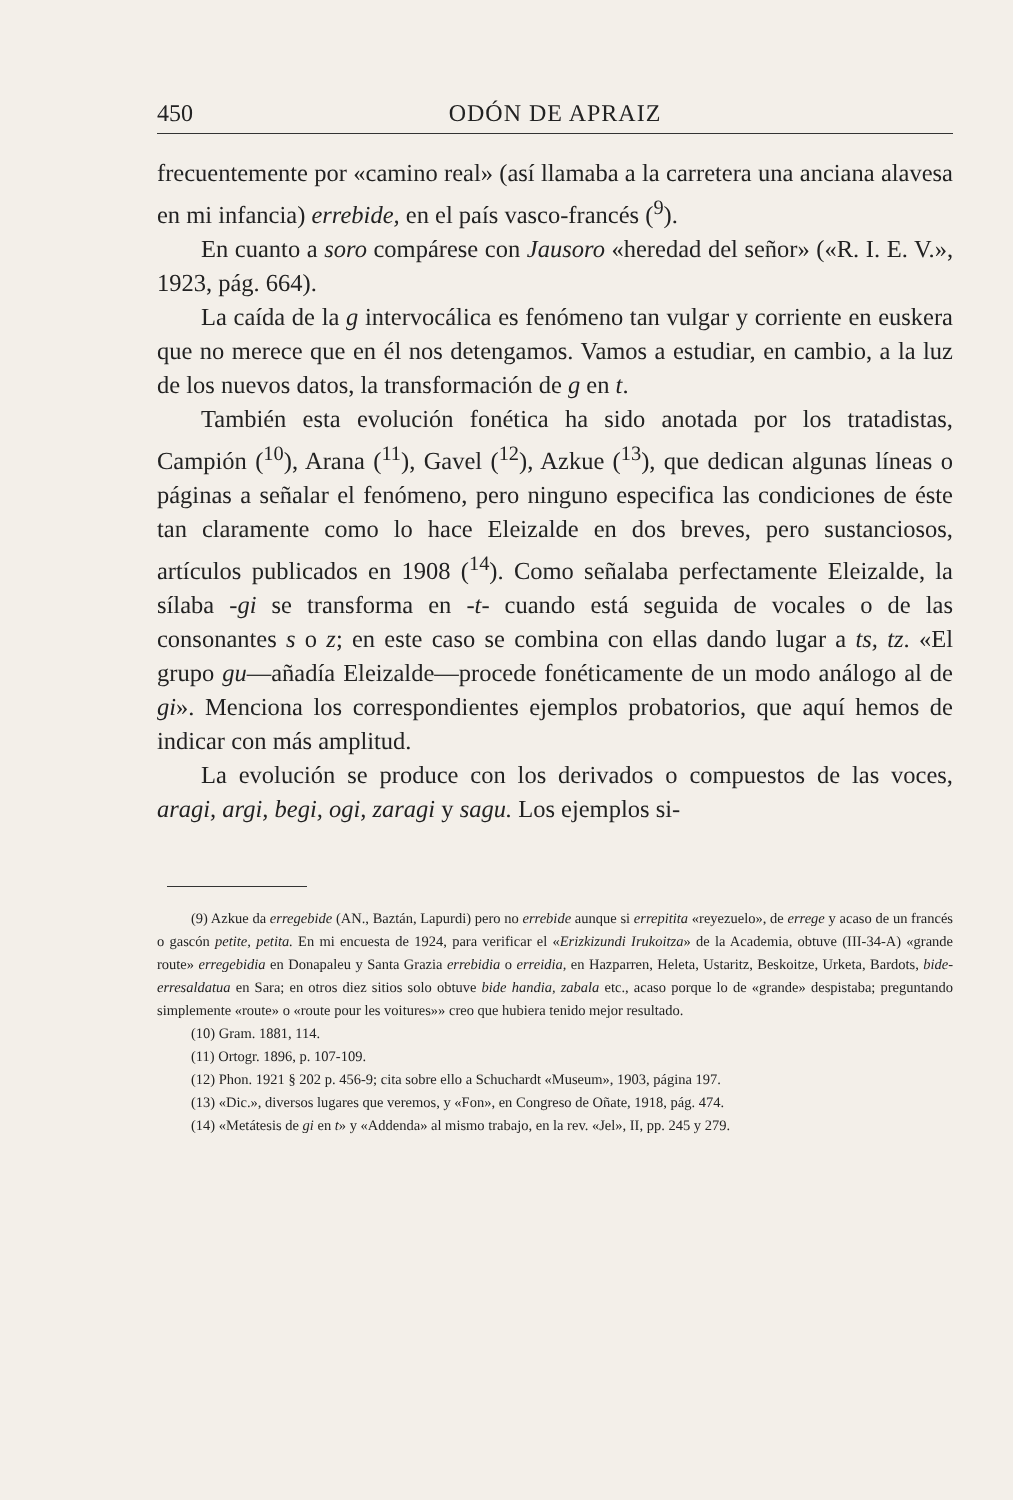450 ODÓN DE APRAIZ
frecuentemente por «camino real» (así llamaba a la carretera una anciana alavesa en mi infancia) errebide, en el país vasco-francés (<sup>9</sup>).
En cuanto a soro compárese con Jausoro «heredad del señor» («R. I. E. V.», 1923, pág. 664).
La caída de la g intervocálica es fenómeno tan vulgar y corriente en euskera que no merece que en él nos detengamos. Vamos a estudiar, en cambio, a la luz de los nuevos datos, la transformación de g en t.
También esta evolución fonética ha sido anotada por los tratadistas, Campión (<sup>10</sup>), Arana (<sup>11</sup>), Gavel (<sup>12</sup>), Azkue (<sup>13</sup>), que dedican algunas líneas o páginas a señalar el fenómeno, pero ninguno especifica las condiciones de éste tan claramente como lo hace Eleizalde en dos breves, pero sustanciosos, artículos publicados en 1908 (<sup>14</sup>). Como señalaba perfectamente Eleizalde, la sílaba -gi se transforma en -t- cuando está seguida de vocales o de las consonantes s o z; en este caso se combina con ellas dando lugar a ts, tz. «El grupo gu—añadía Eleizalde—procede fonéticamente de un modo análogo al de gi». Menciona los correspondientes ejemplos probatorios, que aquí hemos de indicar con más amplitud.
La evolución se produce con los derivados o compuestos de las voces, aragi, argi, begi, ogi, zaragi y sagu. Los ejemplos si-
(9) Azkue da erregebide (AN., Baztán, Lapurdi) pero no errebide aunque si errepitita «reyezuelo», de errege y acaso de un francés o gascón petite, petita. En mi encuesta de 1924, para verificar el «Erizkizundi Irukoitza» de la Academia, obtuve (III-34-A) «grande route» erregebidia en Donapaleu y Santa Grazia errebidia o erreidia, en Hazparren, Heleta, Ustaritz, Beskoitze, Urketa, Bardots, bide-erresaldatua en Sara; en otros diez sitios solo obtuve bide handia, zabala etc., acaso porque lo de «grande» despistaba; preguntando simplemente «route» o «route pour les voitures»» creo que hubiera tenido mejor resultado.
(10) Gram. 1881, 114.
(11) Ortogr. 1896, p. 107-109.
(12) Phon. 1921 § 202 p. 456-9; cita sobre ello a Schuchardt «Museum», 1903, página 197.
(13) «Dic.», diversos lugares que veremos, y «Fon», en Congreso de Oñate, 1918, pág. 474.
(14) «Metátesis de gi en t» y «Addenda» al mismo trabajo, en la rev. «Jel», II, pp. 245 y 279.